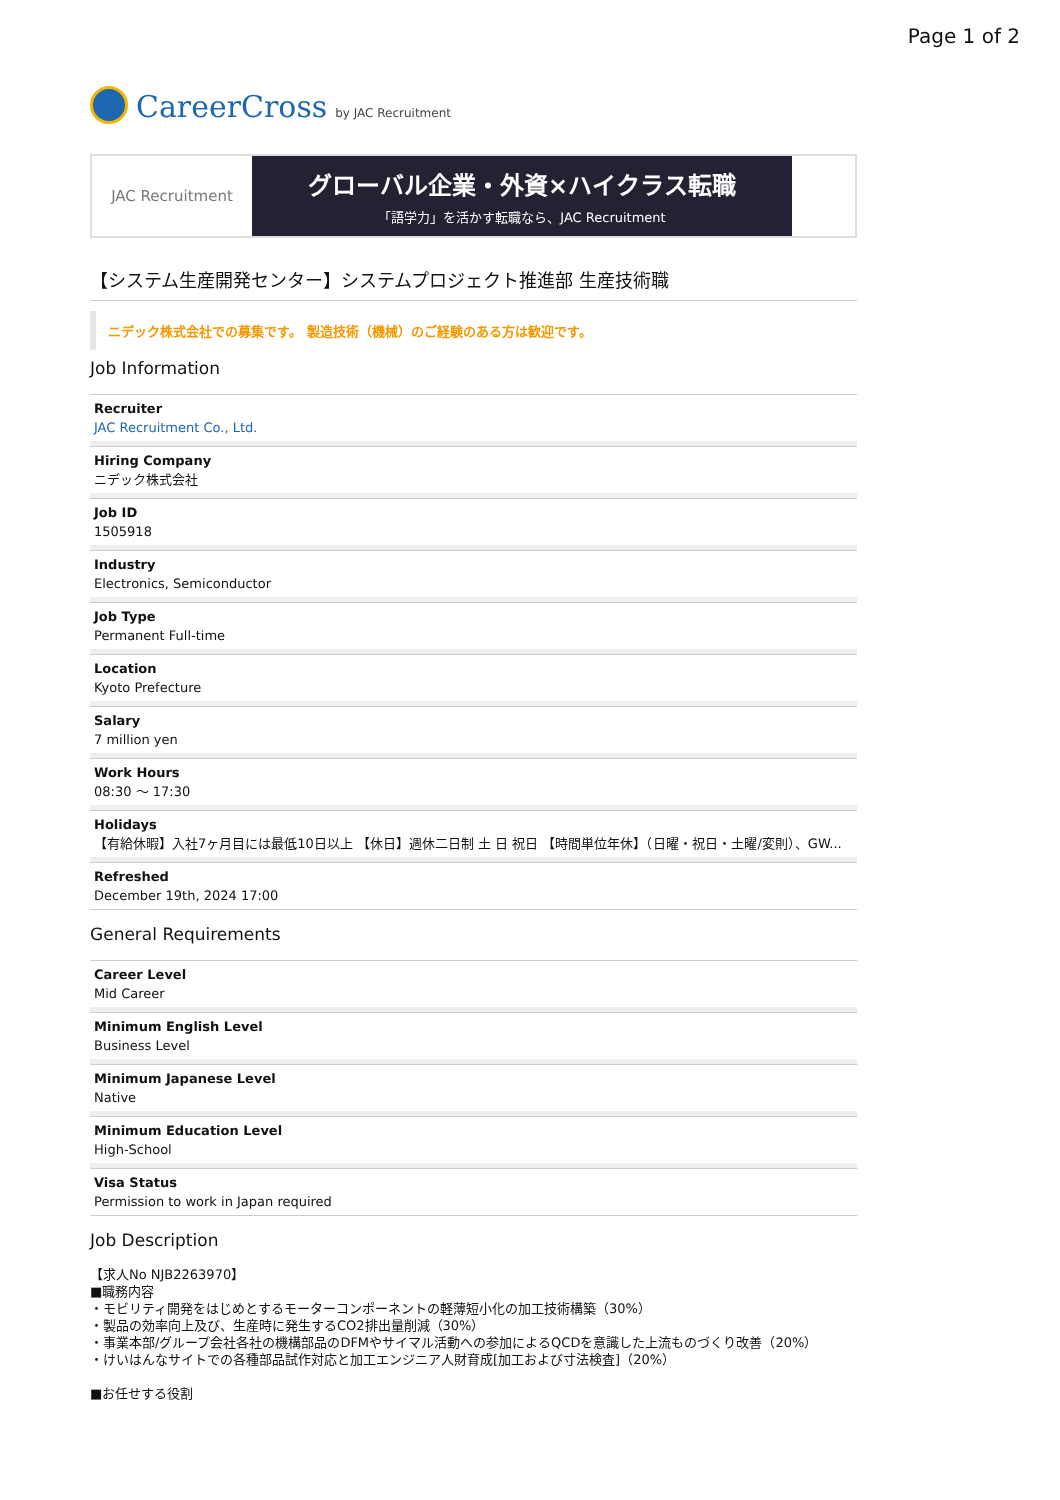Page 1 of 2
CareerCross by JAC Recruitment
JAC Recruitment
グローバル企業・外資×ハイクラス転職
「語学力」を活かす転職なら、JAC Recruitment
【システム生産開発センター】システムプロジェクト推進部 生産技術職
ニデック株式会社での募集です。 製造技術（機械）のご経験のある方は歓迎です。
Job Information
Recruiter
JAC Recruitment Co., Ltd.
Hiring Company
ニデック株式会社
Job ID
1505918
Industry
Electronics, Semiconductor
Job Type
Permanent Full-time
Location
Kyoto Prefecture
Salary
7 million yen
Work Hours
08:30 ～ 17:30
Holidays
【有給休暇】入社7ヶ月目には最低10日以上 【休日】週休二日制 土 日 祝日 【時間単位年休】（日曜・祝日・土曜/変則）、GW...
Refreshed
December 19th, 2024 17:00
General Requirements
Career Level
Mid Career
Minimum English Level
Business Level
Minimum Japanese Level
Native
Minimum Education Level
High-School
Visa Status
Permission to work in Japan required
Job Description
【求人No NJB2263970】
■職務内容
・モビリティ開発をはじめとするモーターコンポーネントの軽薄短小化の加工技術構築（30%）
・製品の効率向上及び、生産時に発生するCO2排出量削減（30%）
・事業本部/グループ会社各社の機構部品のDFMやサイマル活動への参加によるQCDを意識した上流ものづくり改善（20%）
・けいはんなサイトでの各種部品試作対応と加工エンジニア人財育成[加工および寸法検査]（20%）
■お任せする役割